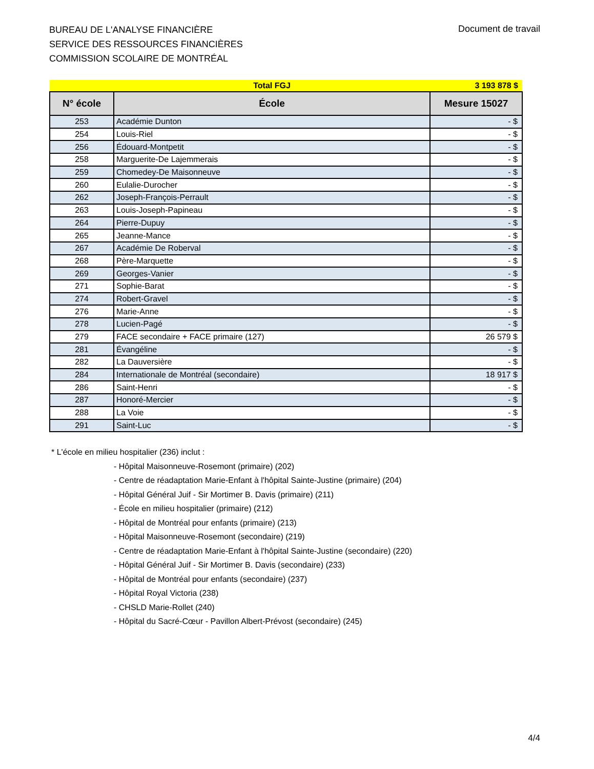BUREAU DE L'ANALYSE FINANCIÈRE
SERVICE DES RESSOURCES FINANCIÈRES
COMMISSION SCOLAIRE DE MONTRÉAL
Document de travail
| | Total FGJ | 3 193 878 $ |
| N° école | École | Mesure 15027 |
| 253 | Académie Dunton | - $ |
| 254 | Louis-Riel | - $ |
| 256 | Édouard-Montpetit | - $ |
| 258 | Marguerite-De Lajemmerais | - $ |
| 259 | Chomedey-De Maisonneuve | - $ |
| 260 | Eulalie-Durocher | - $ |
| 262 | Joseph-François-Perrault | - $ |
| 263 | Louis-Joseph-Papineau | - $ |
| 264 | Pierre-Dupuy | - $ |
| 265 | Jeanne-Mance | - $ |
| 267 | Académie De Roberval | - $ |
| 268 | Père-Marquette | - $ |
| 269 | Georges-Vanier | - $ |
| 271 | Sophie-Barat | - $ |
| 274 | Robert-Gravel | - $ |
| 276 | Marie-Anne | - $ |
| 278 | Lucien-Pagé | - $ |
| 279 | FACE secondaire + FACE primaire (127) | 26 579 $ |
| 281 | Évangéline | - $ |
| 282 | La Dauversière | - $ |
| 284 | Internationale de Montréal (secondaire) | 18 917 $ |
| 286 | Saint-Henri | - $ |
| 287 | Honoré-Mercier | - $ |
| 288 | La Voie | - $ |
| 291 | Saint-Luc | - $ |
* L'école en milieu hospitalier (236) inclut :
- Hôpital Maisonneuve-Rosemont (primaire) (202)
- Centre de réadaptation Marie-Enfant à l'hôpital Sainte-Justine (primaire) (204)
- Hôpital Général Juif - Sir Mortimer B. Davis (primaire) (211)
- École en milieu hospitalier (primaire) (212)
- Hôpital de Montréal pour enfants (primaire) (213)
- Hôpital Maisonneuve-Rosemont (secondaire) (219)
- Centre de réadaptation Marie-Enfant à l'hôpital Sainte-Justine (secondaire) (220)
- Hôpital Général Juif - Sir Mortimer B. Davis (secondaire) (233)
- Hôpital de Montréal pour enfants (secondaire) (237)
- Hôpital Royal Victoria (238)
- CHSLD Marie-Rollet (240)
- Hôpital du Sacré-Cœur - Pavillon Albert-Prévost (secondaire) (245)
4/4